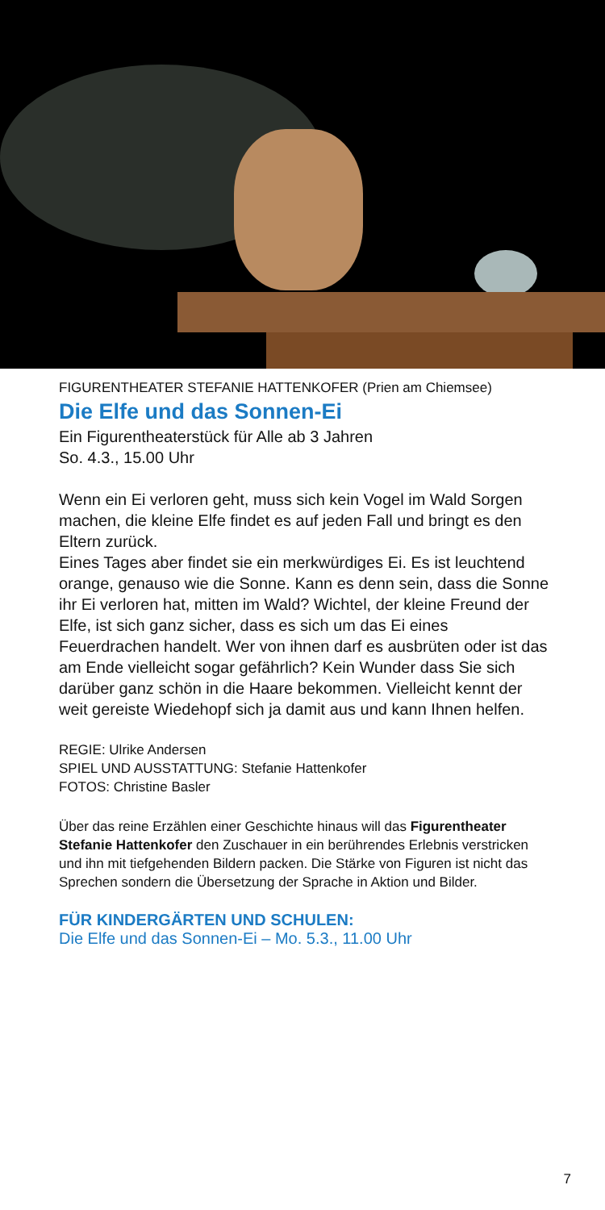FIGURENTHEATER STEFANIE HATTENKOFER (Prien am Chiemsee)
Die Elfe und das Sonnen-Ei
Ein Figurentheaterstück für Alle ab 3 Jahren
So. 4.3., 15.00 Uhr
Wenn ein Ei verloren geht, muss sich kein Vogel im Wald Sorgen machen, die kleine Elfe findet es auf jeden Fall und bringt es den Eltern zurück.
Eines Tages aber findet sie ein merkwürdiges Ei. Es ist leuchtend orange, genauso wie die Sonne. Kann es denn sein, dass die Sonne ihr Ei verloren hat, mitten im Wald? Wichtel, der kleine Freund der Elfe, ist sich ganz sicher, dass es sich um das Ei eines Feuerdrachen handelt. Wer von ihnen darf es ausbrüten oder ist das am Ende vielleicht sogar gefährlich? Kein Wunder dass Sie sich darüber ganz schön in die Haare bekommen. Vielleicht kennt der weit gereiste Wiedehopf sich ja damit aus und kann Ihnen helfen.
REGIE: Ulrike Andersen
SPIEL UND AUSSTATTUNG: Stefanie Hattenkofer
FOTOS: Christine Basler
Über das reine Erzählen einer Geschichte hinaus will das Figurentheater Stefanie Hattenkofer den Zuschauer in ein berührendes Erlebnis verstricken und ihn mit tiefgehenden Bildern packen. Die Stärke von Figuren ist nicht das Sprechen sondern die Übersetzung der Sprache in Aktion und Bilder.
FÜR KINDERGÄRTEN UND SCHULEN:
Die Elfe und das Sonnen-Ei – Mo. 5.3., 11.00 Uhr
7